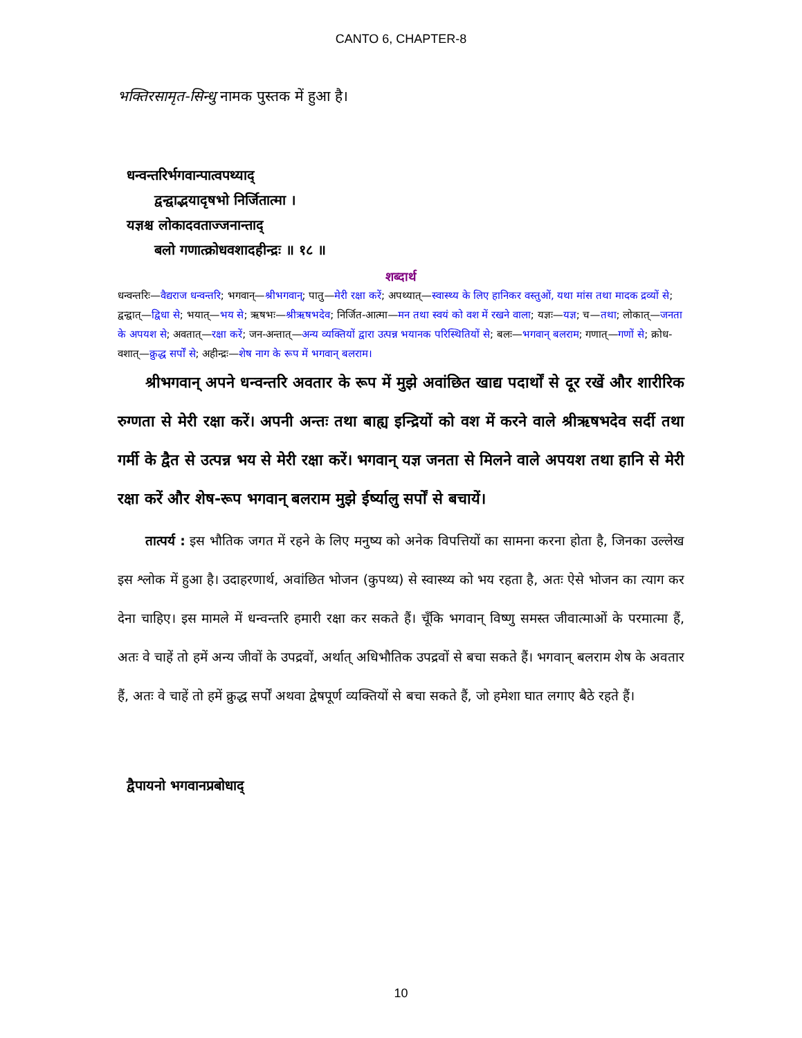CANTO 6, CHAPTER-8
भक्तिरसामृत-सिन्धु नामक पुस्तक में हुआ है।
धन्वन्तरिर्भगवान्पात्वपथ्याद्
द्वन्द्वाद्भयादृषभो निर्जितात्मा ।
यज्ञश्च लोकादवताज्जनान्ताद्
बलो गणात्क्रोधवशादहीन्द्रः ॥ १८ ॥
शब्दार्थ
धन्वन्तरिः—वैद्यराज धन्वन्तरि; भगवान्—श्रीभगवान्; पातु—मेरी रक्षा करें; अपथ्यात्—स्वास्थ्य के लिए हानिकर वस्तुओं, यथा मांस तथा मादक द्रव्यों से; द्वन्द्वात्—द्विधा से; भयात्—भय से; ऋषभः—श्रीऋषभदेव; निर्जित-आत्मा—मन तथा स्वयं को वश में रखने वाला; यज्ञः—यज्ञ; च—तथा; लोकात्—जनता के अपयश से; अवतात्—रक्षा करें; जन-अन्तात्—अन्य व्यक्तियों द्वारा उत्पन्न भयानक परिस्थितियों से; बलः—भगवान् बलराम; गणात्—गणों से; क्रोध-वशात्—क्रुद्ध सर्पों से; अहीन्द्रः—शेष नाग के रूप में भगवान् बलराम।
श्रीभगवान् अपने धन्वन्तरि अवतार के रूप में मुझे अवांछित खाद्य पदार्थों से दूर रखें और शारीरिक रुग्णता से मेरी रक्षा करें। अपनी अन्तः तथा बाह्य इन्द्रियों को वश में करने वाले श्रीऋषभदेव सर्दी तथा गर्मी के द्वैत से उत्पन्न भय से मेरी रक्षा करें। भगवान् यज्ञ जनता से मिलने वाले अपयश तथा हानि से मेरी रक्षा करें और शेष-रूप भगवान् बलराम मुझे ईर्ष्यालु सर्पों से बचायें।
तात्पर्य : इस भौतिक जगत में रहने के लिए मनुष्य को अनेक विपत्तियों का सामना करना होता है, जिनका उल्लेख इस श्लोक में हुआ है। उदाहरणार्थ, अवांछित भोजन (कुपथ्य) से स्वास्थ्य को भय रहता है, अतः ऐसे भोजन का त्याग कर देना चाहिए। इस मामले में धन्वन्तरि हमारी रक्षा कर सकते हैं। चूँकि भगवान् विष्णु समस्त जीवात्माओं के परमात्मा हैं, अतः वे चाहें तो हमें अन्य जीवों के उपद्रवों, अर्थात् अधिभौतिक उपद्रवों से बचा सकते हैं। भगवान् बलराम शेष के अवतार हैं, अतः वे चाहें तो हमें क्रुद्ध सर्पों अथवा द्वेषपूर्ण व्यक्तियों से बचा सकते हैं, जो हमेशा घात लगाए बैठे रहते हैं।
द्वैपायनो भगवानप्रबोधाद्
10